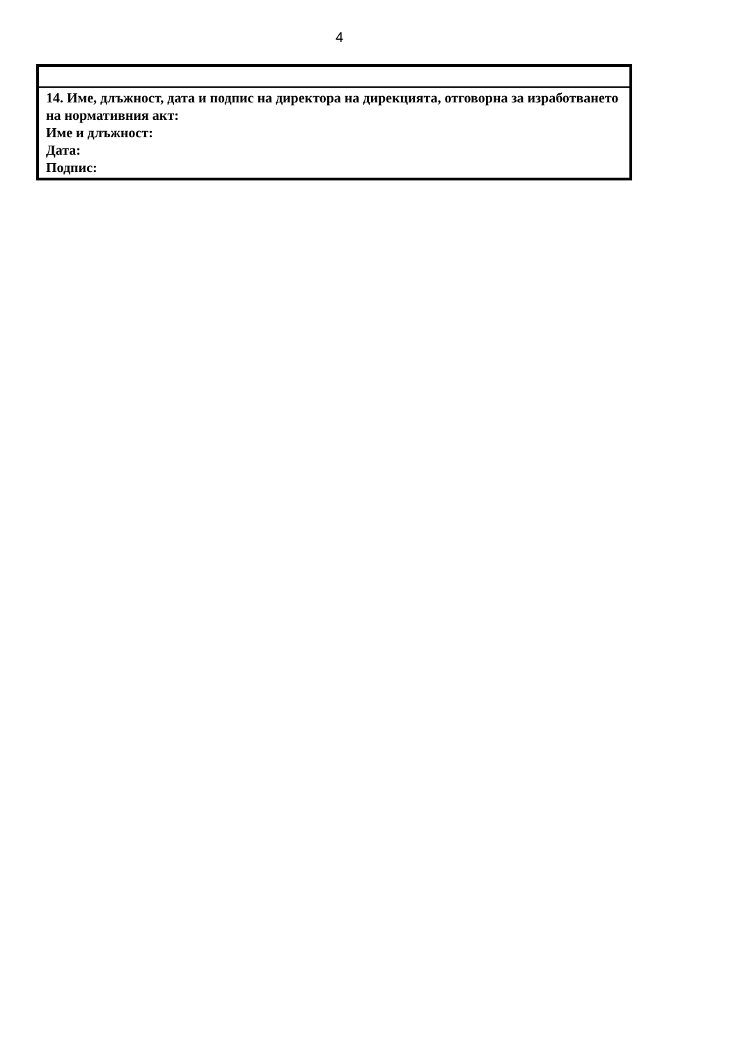4
| 14. Име, длъжност, дата и подпис на директора на дирекцията, отговорна за изработването на нормативния акт: Име и длъжност: Дата: Подпис: |